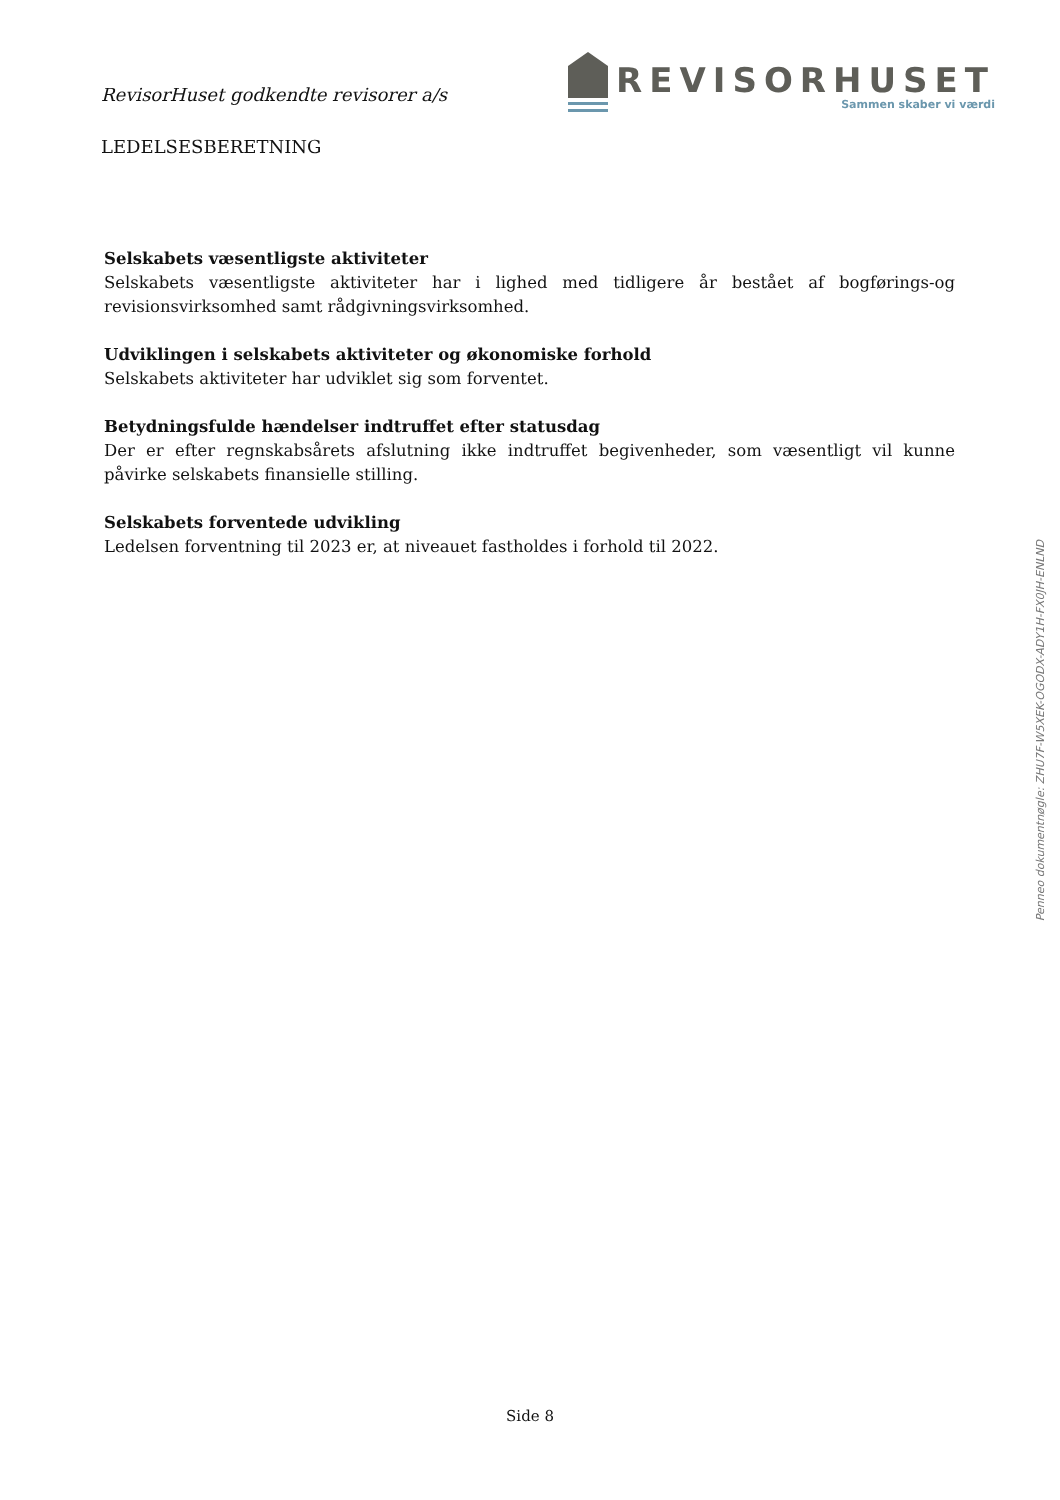RevisorHuset godkendte revisorer a/s
REVISORHUSET
Sammen skaber vi værdi
LEDELSESBERETNING
Selskabets væsentligste aktiviteter
Selskabets væsentligste aktiviteter har i lighed med tidligere år bestået af bogførings-og revisionsvirksomhed samt rådgivningsvirksomhed.
Udviklingen i selskabets aktiviteter og økonomiske forhold
Selskabets aktiviteter har udviklet sig som forventet.
Betydningsfulde hændelser indtruffet efter statusdag
Der er efter regnskabsårets afslutning ikke indtruffet begivenheder, som væsentligt vil kunne påvirke selskabets finansielle stilling.
Selskabets forventede udvikling
Ledelsen forventning til 2023 er, at niveauet fastholdes i forhold til 2022.
Penneo dokumentnøgle: ZHU7F-W5XEK-OGODX-ADY1H-FX0JH-ENLND
Side 8